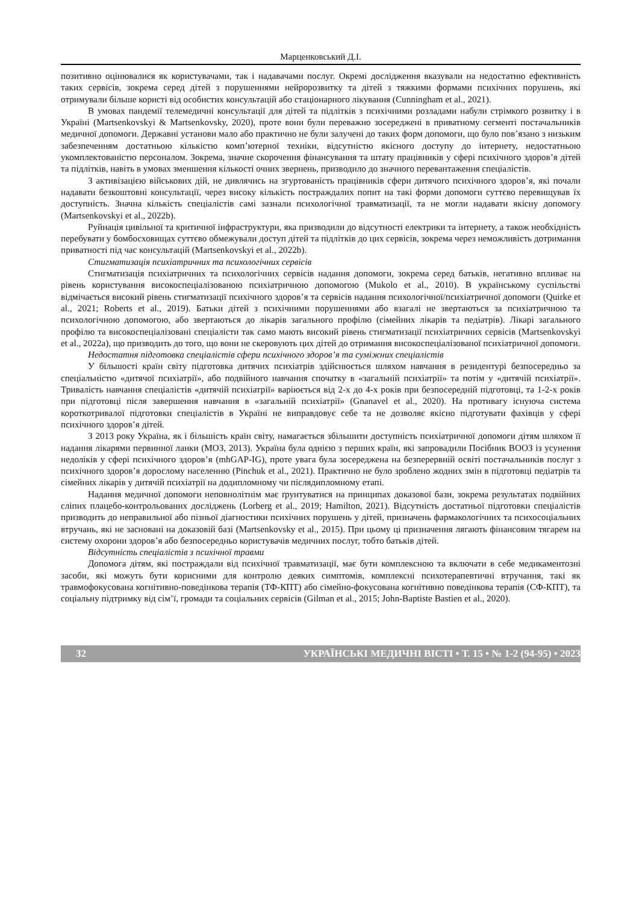Марценковський Д.І.
позитивно оцінювалися як користувачами, так і надавачами послуг. Окремі дослідження вказували на недостатню ефективність таких сервісів, зокрема серед дітей з порушеннями нейророзвитку та дітей з тяжкими формами психічних порушень, які отримували більше користі від особистих консультацій або стаціонарного лікування (Cunningham et al., 2021).
В умовах пандемії телемедичні консультації для дітей та підлітків з психічними розладами набули стрімкого розвитку і в Україні (Martsenkovskyi & Martsenkovsky, 2020), проте вони були переважно зосереджені в приватному сегменті постачальників медичної допомоги. Державні установи мало або практично не були залучені до таких форм допомоги, що було пов’язано з низьким забезпеченням достатньою кількістю комп’ютерної техніки, відсутністю якісного доступу до інтернету, недостатньою укомплектованістю персоналом. Зокрема, значне скорочення фінансування та штату працівників у сфері психічного здоров’я дітей та підлітків, навіть в умовах зменшення кількості очних звернень, призводило до значного перевантаження спеціалістів.
З активізацією військових дій, не дивлячись на згуртованість працівників сфери дитячого психічного здоров’я, які почали надавати безкоштовні консультації, через високу кількість постраждалих попит на такі форми допомоги суттєво перевищував їх доступність. Значна кількість спеціалістів самі зазнали психологічної травматизації, та не могли надавати якісну допомогу (Martsenkovskyi et al., 2022b).
Руйнація цивільної та критичної інфраструктури, яка призводили до відсутності електрики та інтернету, а також необхідність перебувати у бомбосховищах суттєво обмежували доступ дітей та підлітків до цих сервісів, зокрема через неможливість дотримання приватності під час консультацій (Martsenkovskyi et al., 2022b).
Стигматизація психіатричних та психологічних сервісів
Стигматизація психіатричних та психологічних сервісів надання допомоги, зокрема серед батьків, негативно впливає на рівень користування високоспеціалізованою психіатричною допомогою (Mukolo et al., 2010). В українському суспільстві відмічається високий рівень стигматизації психічного здоров’я та сервісів надання психологічної/психіатричної допомоги (Quirke et al., 2021; Roberts et al., 2019). Батьки дітей з психічними порушеннями або взагалі не звертаються за психіатричною та психологічною допомогою, або звертаються до лікарів загального профілю (сімейних лікарів та педіатрів). Лікарі загального профілю та високоспеціалізовані спеціалісти так само мають високий рівень стигматизації психіатричних сервісів (Martsenkovskyi et al., 2022a), що призводить до того, що вони не скеровують цих дітей до отримання високоспеціалізованої психіатричної допомоги.
Недостатня підготовка спеціалістів сфери психічного здоров’я та суміжних спеціалістів
У більшості країн світу підготовка дитячих психіатрів здійснюється шляхом навчання в резидентурі безпосередньо за спеціальністю «дитячої психіатрії», або подвійного навчання спочатку в «загальній психіатрії» та потім у «дитячій психіатрії». Тривалість навчання спеціалістів «дитячій психіатрії» варіюється від 2-х до 4-х років при безпосередній підготовці, та 1-2-х років при підготовці після завершення навчання в «загальній психіатрії» (Gnanavel et al., 2020). На противагу існуюча система короткотривалої підготовки спеціалістів в Україні не виправдовує себе та не дозволяє якісно підготувати фахівців у сфері психічного здоров’я дітей.
З 2013 року Україна, як і більшість країн світу, намагається збільшити доступність психіатричної допомоги дітям шляхом її надання лікарями первинної ланки (МОЗ, 2013). Україна була однією з перших країн, які запровадили Посібник ВООЗ із усунення недоліків у сфері психічного здоров’я (mhGAP-IG), проте увага була зосереджена на безперервній освіті постачальників послуг з психічного здоров’я дорослому населенню (Pinchuk et al., 2021). Практично не було зроблено жодних змін в підготовці педіатрів та сімейних лікарів у дитячій психіатрії на додипломному чи післядипломному етапі.
Надання медичної допомоги неповнолітнім має ґрунтуватися на принципах доказової бази, зокрема результатах подвійних сліпих плацебо-контрольованих досліджень (Lorberg et al., 2019; Hamilton, 2021). Відсутність достатньої підготовки спеціалістів призводить до неправильної або пізньої діагностики психічних порушень у дітей, призначень фармакологічних та психосоціальних втручань, які не засновані на доказовій базі (Martsenkovsky et al., 2015). При цьому ці призначення лягають фінансовим тягарем на систему охорони здоров’я або безпосередньо користувачів медичних послуг, тобто батьків дітей.
Відсутність спеціалістів з психічної травми
Допомога дітям, які постраждали від психічної травматизації, має бути комплексною та включати в себе медикаментозні засоби, які можуть бути корисними для контролю деяких симптомів, комплексні психотерапевтичні втручання, такі як травмофокусована когнітивно-поведінкова терапія (ТФ-КПТ) або сімейно-фокусована когнітивно поведінкова терапія (СФ-КПТ), та соціальну підтримку від сім’ї, громади та соціальних сервісів (Gilman et al., 2015; John-Baptiste Bastien et al., 2020).
32 УКРАЇНСЬКІ МЕДИЧНІ ВІСТІ • Т. 15 • № 1-2 (94-95) • 2023